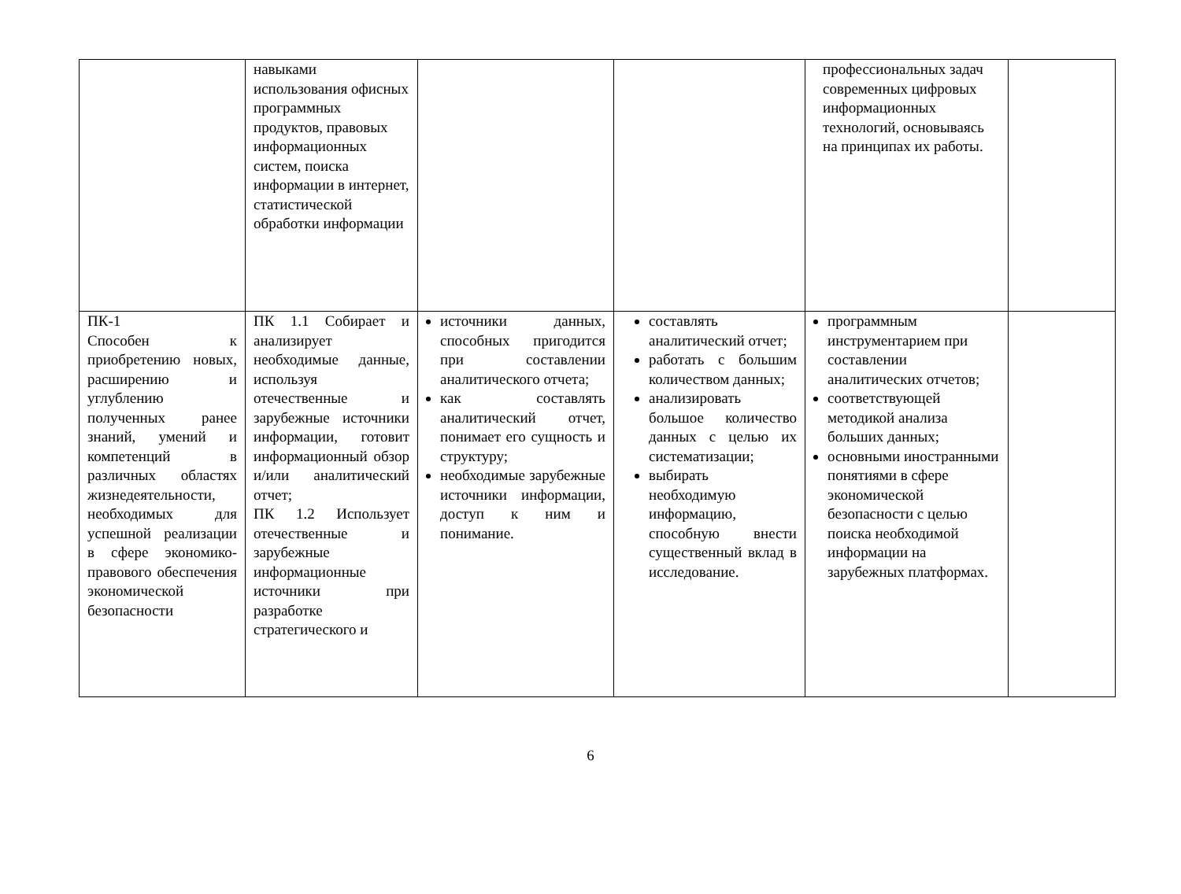| | навыками использования офисных программных продуктов, правовых информационных систем, поиска информации в интернет, статистической обработки информации | | | профессиональных задач современных цифровых информационных технологий, основываясь на принципах их работы. | |
| ПК-1 Способен к приобретению новых, расширению и углублению полученных ранее знаний, умений и компетенций в различных областях жизнедеятельности, необходимых для успешной реализации в сфере экономико-правового обеспечения экономической безопасности | ПК 1.1 Собирает и анализирует необходимые данные, используя отечественные и зарубежные источники информации, готовит информационный обзор и/или аналитический отчет; ПК 1.2 Использует отечественные и зарубежные информационные источники при разработке стратегического и | источники данных, способных пригодится при составлении аналитического отчета; как составлять аналитический отчет, понимает его сущность и структуру; необходимые зарубежные источники информации, доступ к ним и понимание. | составлять аналитический отчет; работать с большим количеством данных; анализировать большое количество данных с целью их систематизации; выбирать необходимую информацию, способную внести существенный вклад в исследование. | программным инструментарием при составлении аналитических отчетов; соответствующей методикой анализа больших данных; основными иностранными понятиями в сфере экономической безопасности с целью поиска необходимой информации на зарубежных платформах. | |
6